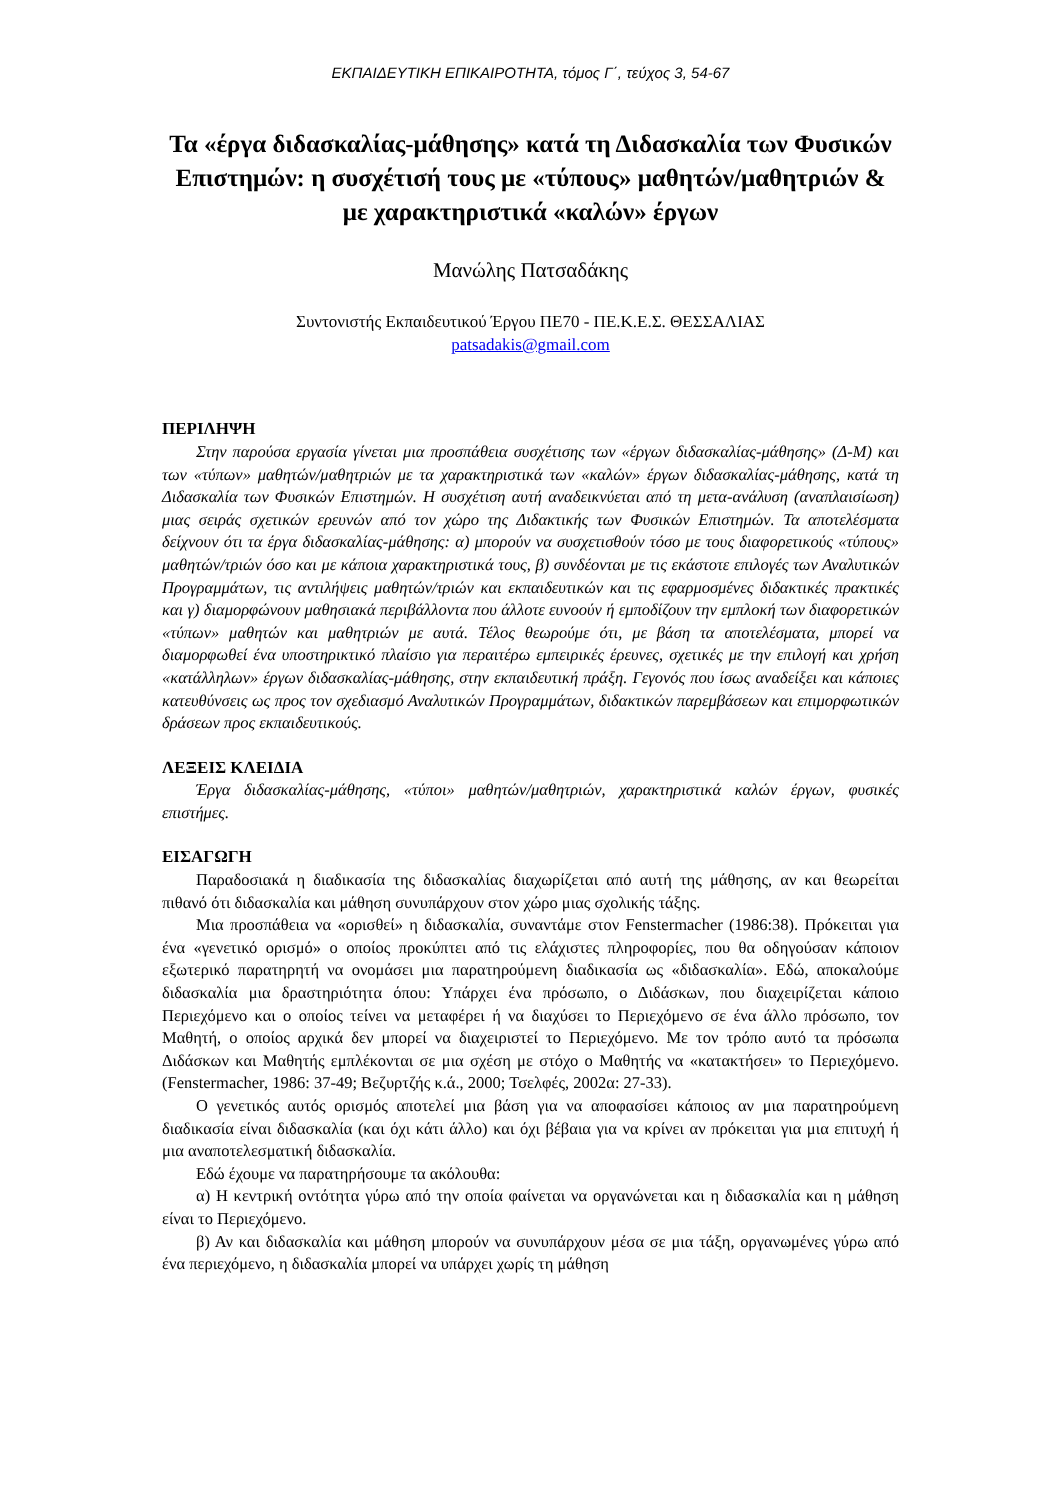ΕΚΠΑΙΔΕΥΤΙΚΗ ΕΠΙΚΑΙΡΟΤΗΤΑ, τόμος Γ΄, τεύχος 3, 54-67
Τα «έργα διδασκαλίας-μάθησης» κατά τη Διδασκαλία των Φυσικών Επιστημών: η συσχέτισή τους με «τύπους» μαθητών/μαθητριών & με χαρακτηριστικά «καλών» έργων
Μανώλης Πατσαδάκης
Συντονιστής Εκπαιδευτικού Έργου ΠΕ70 - ΠΕ.Κ.Ε.Σ. ΘΕΣΣΑΛΙΑΣ
patsadakis@gmail.com
ΠΕΡΙΛΗΨΗ
Στην παρούσα εργασία γίνεται μια προσπάθεια συσχέτισης των «έργων διδασκαλίας-μάθησης» (Δ-Μ) και των «τύπων» μαθητών/μαθητριών με τα χαρακτηριστικά των «καλών» έργων διδασκαλίας-μάθησης, κατά τη Διδασκαλία των Φυσικών Επιστημών. Η συσχέτιση αυτή αναδεικνύεται από τη μετα-ανάλυση (αναπλαισίωση) μιας σειράς σχετικών ερευνών από τον χώρο της Διδακτικής των Φυσικών Επιστημών. Τα αποτελέσματα δείχνουν ότι τα έργα διδασκαλίας-μάθησης: α) μπορούν να συσχετισθούν τόσο με τους διαφορετικούς «τύπους» μαθητών/τριών όσο και με κάποια χαρακτηριστικά τους, β) συνδέονται με τις εκάστοτε επιλογές των Αναλυτικών Προγραμμάτων, τις αντιλήψεις μαθητών/τριών και εκπαιδευτικών και τις εφαρμοσμένες διδακτικές πρακτικές και γ) διαμορφώνουν μαθησιακά περιβάλλοντα που άλλοτε ευνοούν ή εμποδίζουν την εμπλοκή των διαφορετικών «τύπων» μαθητών και μαθητριών με αυτά. Τέλος θεωρούμε ότι, με βάση τα αποτελέσματα, μπορεί να διαμορφωθεί ένα υποστηρικτικό πλαίσιο για περαιτέρω εμπειρικές έρευνες, σχετικές με την επιλογή και χρήση «κατάλληλων» έργων διδασκαλίας-μάθησης, στην εκπαιδευτική πράξη. Γεγονός που ίσως αναδείξει και κάποιες κατευθύνσεις ως προς τον σχεδιασμό Αναλυτικών Προγραμμάτων, διδακτικών παρεμβάσεων και επιμορφωτικών δράσεων προς εκπαιδευτικούς.
ΛΕΞΕΙΣ ΚΛΕΙΔΙΑ
Έργα διδασκαλίας-μάθησης, «τύποι» μαθητών/μαθητριών, χαρακτηριστικά καλών έργων, φυσικές επιστήμες.
ΕΙΣΑΓΩΓΗ
Παραδοσιακά η διαδικασία της διδασκαλίας διαχωρίζεται από αυτή της μάθησης, αν και θεωρείται πιθανό ότι διδασκαλία και μάθηση συνυπάρχουν στον χώρο μιας σχολικής τάξης.
Μια προσπάθεια να «ορισθεί» η διδασκαλία, συναντάμε στον Fenstermacher (1986:38). Πρόκειται για ένα «γενετικό ορισμό» ο οποίος προκύπτει από τις ελάχιστες πληροφορίες, που θα οδηγούσαν κάποιον εξωτερικό παρατηρητή να ονομάσει μια παρατηρούμενη διαδικασία ως «διδασκαλία». Εδώ, αποκαλούμε διδασκαλία μια δραστηριότητα όπου: Υπάρχει ένα πρόσωπο, ο Διδάσκων, που διαχειρίζεται κάποιο Περιεχόμενο και ο οποίος τείνει να μεταφέρει ή να διαχύσει το Περιεχόμενο σε ένα άλλο πρόσωπο, τον Μαθητή, ο οποίος αρχικά δεν μπορεί να διαχειριστεί το Περιεχόμενο. Με τον τρόπο αυτό τα πρόσωπα Διδάσκων και Μαθητής εμπλέκονται σε μια σχέση με στόχο ο Μαθητής να «κατακτήσει» το Περιεχόμενο. (Fenstermacher, 1986: 37-49; Βεζυρτζής κ.ά., 2000; Τσελφές, 2002α: 27-33).
Ο γενετικός αυτός ορισμός αποτελεί μια βάση για να αποφασίσει κάποιος αν μια παρατηρούμενη διαδικασία είναι διδασκαλία (και όχι κάτι άλλο) και όχι βέβαια για να κρίνει αν πρόκειται για μια επιτυχή ή μια αναποτελεσματική διδασκαλία.
Εδώ έχουμε να παρατηρήσουμε τα ακόλουθα:
α) Η κεντρική οντότητα γύρω από την οποία φαίνεται να οργανώνεται και η διδασκαλία και η μάθηση είναι το Περιεχόμενο.
β) Αν και διδασκαλία και μάθηση μπορούν να συνυπάρχουν μέσα σε μια τάξη, οργανωμένες γύρω από ένα περιεχόμενο, η διδασκαλία μπορεί να υπάρχει χωρίς τη μάθηση